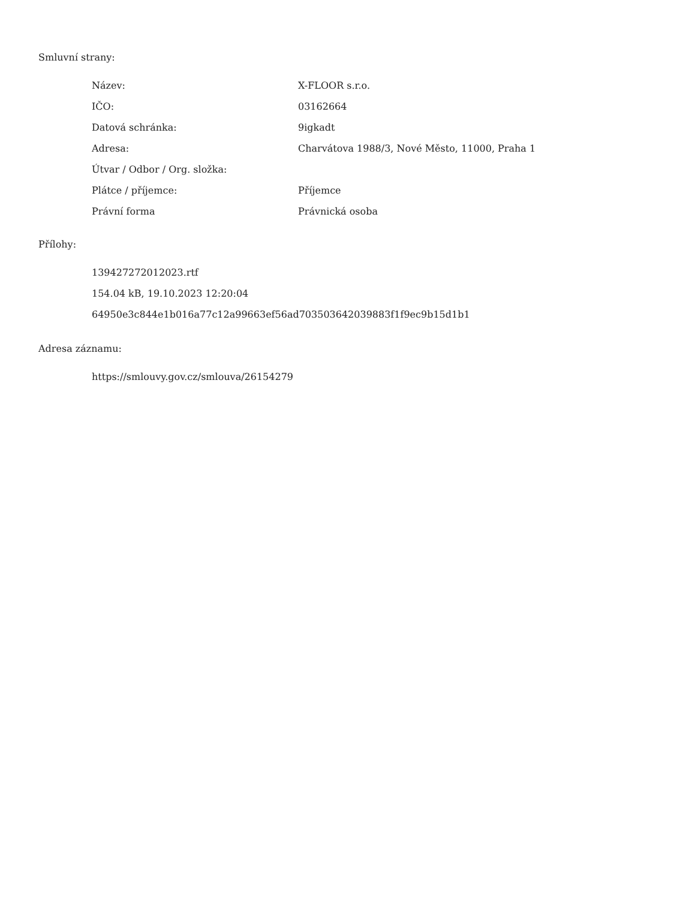Smluvní strany:
| Název: | X-FLOOR s.r.o. |
| IČO: | 03162664 |
| Datová schránka: | 9igkadt |
| Adresa: | Charvátova 1988/3, Nové Město, 11000, Praha 1 |
| Útvar / Odbor / Org. složka: | |
| Plátce / příjemce: | Příjemce |
| Právní forma | Právnická osoba |
Přílohy:
139427272012023.rtf
154.04 kB, 19.10.2023 12:20:04
64950e3c844e1b016a77c12a99663ef56ad703503642039883f1f9ec9b15d1b1
Adresa záznamu:
https://smlouvy.gov.cz/smlouva/26154279